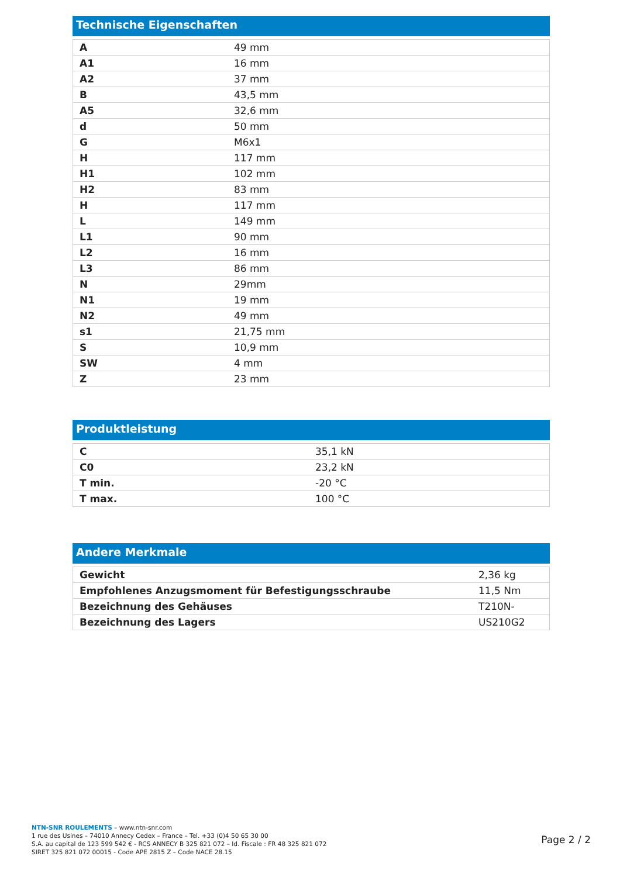Technische Eigenschaften
| A | 49 mm |
| A1 | 16 mm |
| A2 | 37 mm |
| B | 43,5 mm |
| A5 | 32,6 mm |
| d | 50 mm |
| G | M6x1 |
| H | 117 mm |
| H1 | 102 mm |
| H2 | 83 mm |
| H | 117 mm |
| L | 149 mm |
| L1 | 90 mm |
| L2 | 16 mm |
| L3 | 86 mm |
| N | 29mm |
| N1 | 19 mm |
| N2 | 49 mm |
| s1 | 21,75 mm |
| S | 10,9 mm |
| SW | 4 mm |
| Z | 23 mm |
Produktleistung
| C | 35,1 kN |
| C0 | 23,2 kN |
| T min. | -20 °C |
| T max. | 100 °C |
Andere Merkmale
| Gewicht | 2,36 kg |
| Empfohlenes Anzugsmoment für Befestigungsschraube | 11,5 Nm |
| Bezeichnung des Gehäuses | T210N- |
| Bezeichnung des Lagers | US210G2 |
NTN-SNR ROULEMENTS – www.ntn-snr.com
1 rue des Usines – 74010 Annecy Cedex – France – Tel. +33 (0)4 50 65 30 00
S.A. au capital de 123 599 542 € - RCS ANNECY B 325 821 072 – Id. Fiscale : FR 48 325 821 072
SIRET 325 821 072 00015 - Code APE 2815 Z – Code NACE 28.15
Page 2 / 2